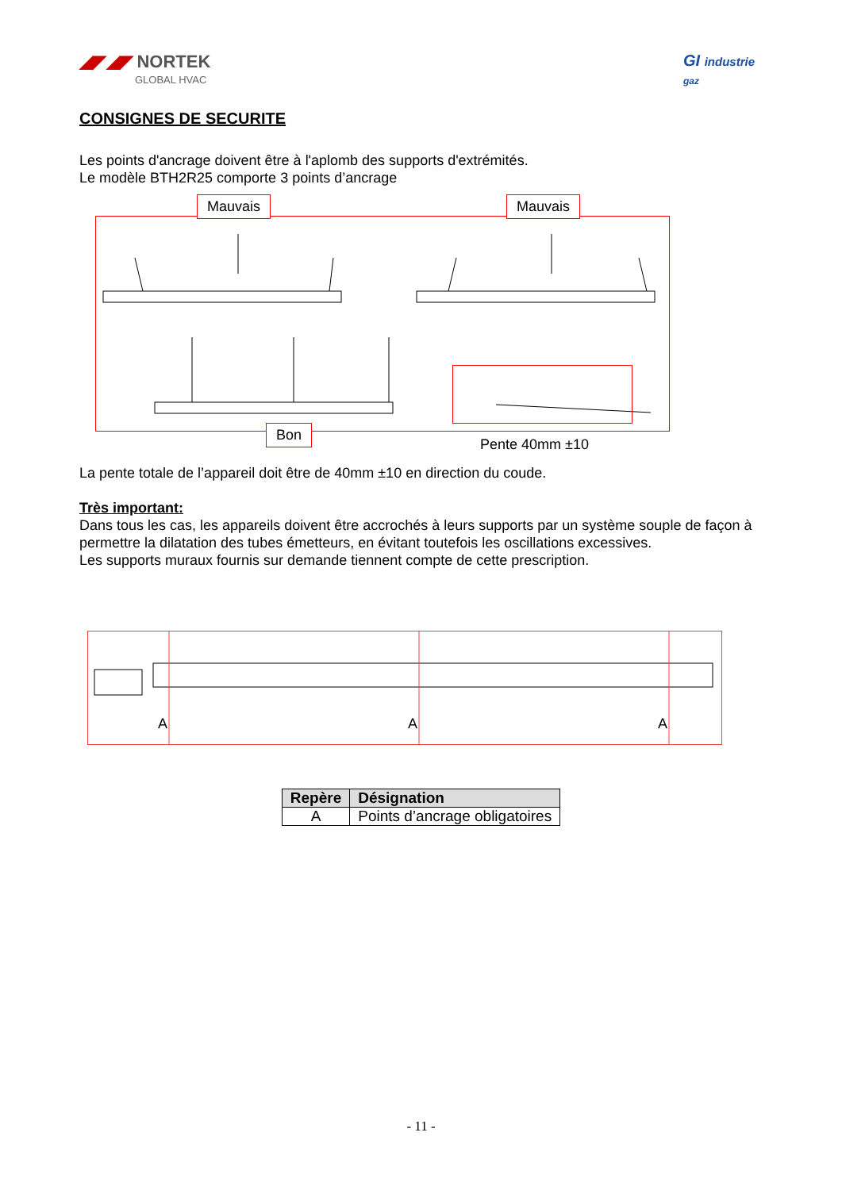◢◤◢◤ NORTEK
GLOBAL HVAC
GI industrie
gaz
CONSIGNES DE SECURITE
Les points d'ancrage doivent être à l'aplomb des supports d'extrémités.
Le modèle BTH2R25 comporte 3 points d’ancrage
Mauvais Mauvais
Bon
Pente 40mm ±10
La pente totale de l’appareil doit être de 40mm ±10 en direction du coude.
Très important:
Dans tous les cas, les appareils doivent être accrochés à leurs supports par un système souple de façon à permettre la dilatation des tubes émetteurs, en évitant toutefois les oscillations excessives.
Les supports muraux fournis sur demande tiennent compte de cette prescription.
A A A
| Repère | Désignation |
| --- | --- |
| A | Points d’ancrage obligatoires |
- 11 -